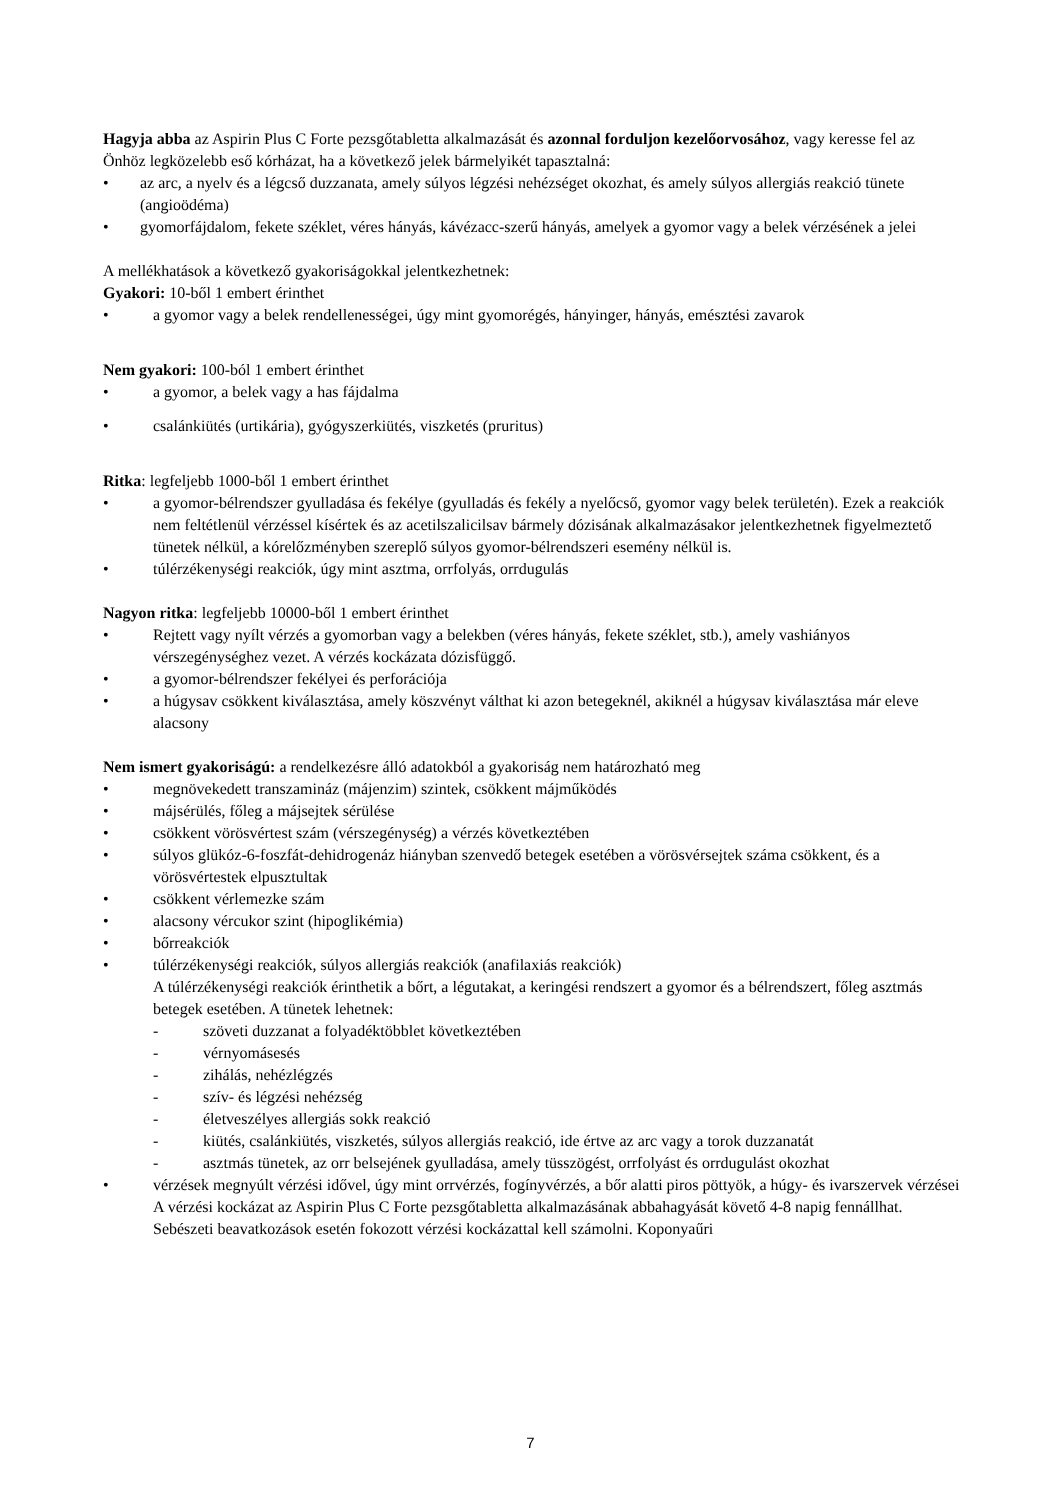Hagyja abba az Aspirin Plus C Forte pezsgőtabletta alkalmazását és azonnal forduljon kezelőorvosához, vagy keresse fel az Önhöz legközelebb eső kórházat, ha a következő jelek bármelyikét tapasztalná:
• az arc, a nyelv és a légcső duzzanata, amely súlyos légzési nehézséget okozhat, és amely súlyos allergiás reakció tünete (angioödéma)
• gyomorfájdalom, fekete széklet, véres hányás, kávézacc-szerű hányás, amelyek a gyomor vagy a belek vérzésének a jelei
A mellékhatások a következő gyakoriságokkal jelentkezhetnek:
Gyakori: 10-ből 1 embert érinthet
• a gyomor vagy a belek rendellenességei, úgy mint gyomorégés, hányinger, hányás, emésztési zavarok
Nem gyakori: 100-ból 1 embert érinthet
• a gyomor, a belek vagy a has fájdalma
• csalánkiütés (urtikária), gyógyszerkiütés, viszketés (pruritus)
Ritka: legfeljebb 1000-ből 1 embert érinthet
• a gyomor-bélrendszer gyulladása és fekélye (gyulladás és fekély a nyelőcső, gyomor vagy belek területén). Ezek a reakciók nem feltétlenül vérzéssel kísértek és az acetilszalicilsav bármely dózisának alkalmazásakor jelentkezhetnek figyelmeztető tünetek nélkül, a kórelőzményben szereplő súlyos gyomor-bélrendszeri esemény nélkül is.
• túlérzékenységi reakciók, úgy mint asztma, orrfolyás, orrdugulás
Nagyon ritka: legfeljebb 10000-ből 1 embert érinthet
• Rejtett vagy nyílt vérzés a gyomorban vagy a belekben (véres hányás, fekete széklet, stb.), amely vashiányos vérszegénységhez vezet. A vérzés kockázata dózisfüggő.
• a gyomor-bélrendszer fekélyei és perforációja
• a húgysav csökkent kiválasztása, amely köszvényt válthat ki azon betegeknél, akiknél a húgysav kiválasztása már eleve alacsony
Nem ismert gyakoriságú: a rendelkezésre álló adatokból a gyakoriság nem határozható meg
• megnövekedett transzamináz (májenzim) szintek, csökkent májműködés
• májsérülés, főleg a májsejtek sérülése
• csökkent vörösvértest szám (vérszegénység) a vérzés következtében
• súlyos glükóz-6-foszfát-dehidrogenáz hiányban szenvedő betegek esetében a vörösvérsejtek száma csökkent, és a vörösvértestek elpusztultak
• csökkent vérlemezke szám
• alacsony vércukor szint (hipoglikémia)
• bőrreakciók
• túlérzékenységi reakciók, súlyos allergiás reakciók (anafilaxiás reakciók)
A túlérzékenységi reakciók érinthetik a bőrt, a légutakat, a keringési rendszert a gyomor és a bélrendszert, főleg asztmás betegek esetében. A tünetek lehetnek:
- szöveti duzzanat a folyadéktöbblet következtében
- vérnyomásesés
- zihálás, nehézlégzés
- szív- és légzési nehézség
- életveszélyes allergiás sokk reakció
- kiütés, csalánkiütés, viszketés, súlyos allergiás reakció, ide értve az arc vagy a torok duzzanatát
- asztmás tünetek, az orr belsejének gyulladása, amely tüsszögést, orrfolyást és orrdugulást okozhat
• vérzések megnyúlt vérzési idővel, úgy mint orrvérzés, fogínyvérzés, a bőr alatti piros pöttyök, a húgy- és ivarszervek vérzései
A vérzési kockázat az Aspirin Plus C Forte pezsgőtabletta alkalmazásának abbahagyását követő 4-8 napig fennállhat. Sebészeti beavatkozások esetén fokozott vérzési kockázattal kell számolni. Koponyaűri
7